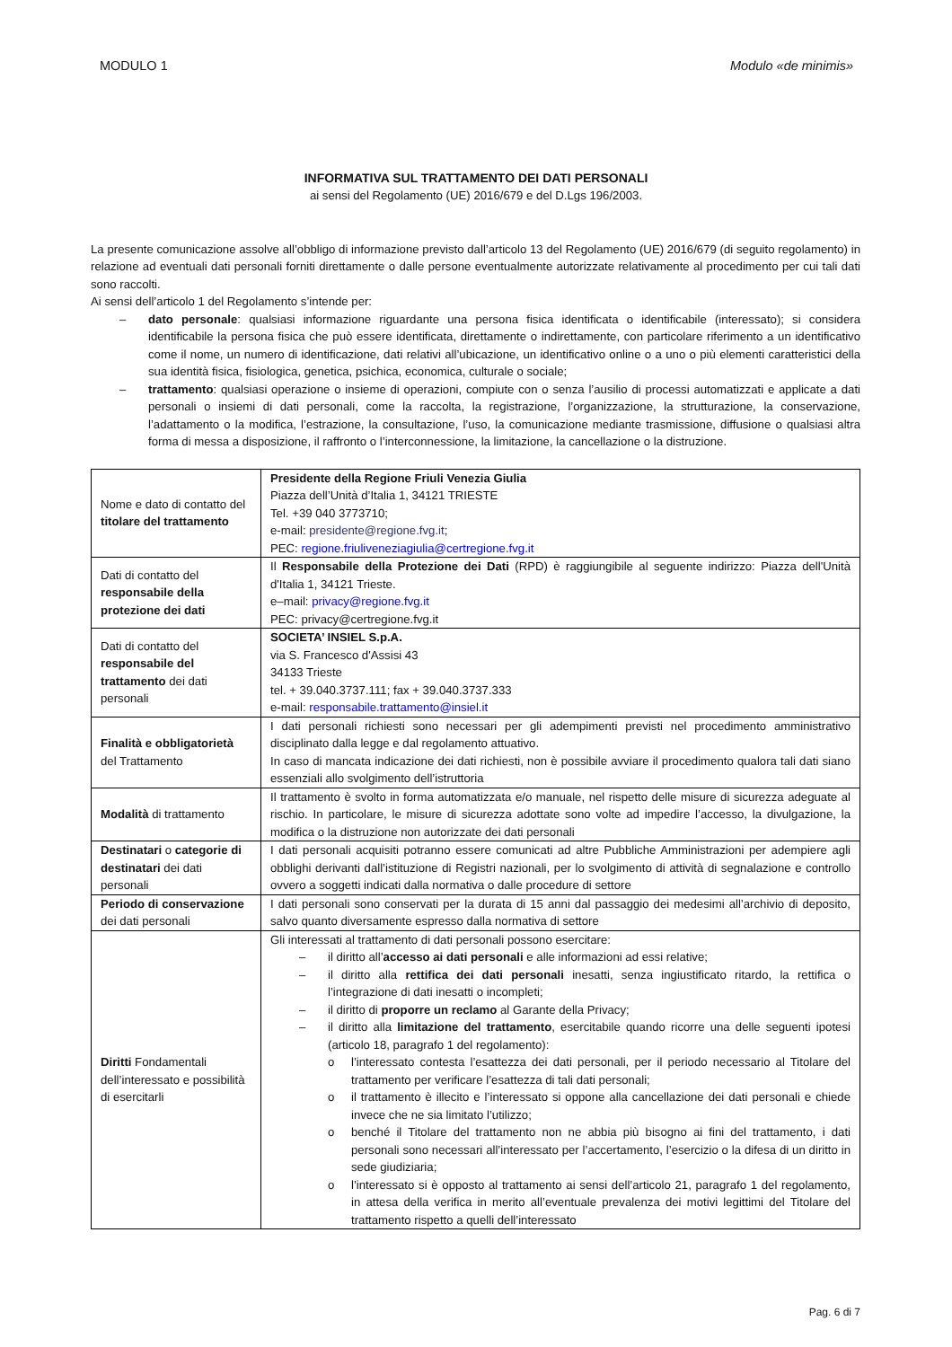MODULO 1 Modulo «de minimis»
INFORMATIVA SUL TRATTAMENTO DEI DATI PERSONALI
ai sensi del Regolamento (UE) 2016/679 e del D.Lgs 196/2003.
La presente comunicazione assolve all’obbligo di informazione previsto dall’articolo 13 del Regolamento (UE) 2016/679 (di seguito regolamento) in relazione ad eventuali dati personali forniti direttamente o dalle persone eventualmente autorizzate relativamente al procedimento per cui tali dati sono raccolti.
Ai sensi dell’articolo 1 del Regolamento s’intende per:
– dato personale: qualsiasi informazione riguardante una persona fisica identificata o identificabile (interessato); si considera identificabile la persona fisica che può essere identificata, direttamente o indirettamente, con particolare riferimento a un identificativo come il nome, un numero di identificazione, dati relativi all’ubicazione, un identificativo online o a uno o più elementi caratteristici della sua identità fisica, fisiologica, genetica, psichica, economica, culturale o sociale;
– trattamento: qualsiasi operazione o insieme di operazioni, compiute con o senza l’ausilio di processi automatizzati e applicate a dati personali o insiemi di dati personali, come la raccolta, la registrazione, l’organizzazione, la strutturazione, la conservazione, l’adattamento o la modifica, l’estrazione, la consultazione, l’uso, la comunicazione mediante trasmissione, diffusione o qualsiasi altra forma di messa a disposizione, il raffronto o l’interconnessione, la limitazione, la cancellazione o la distruzione.
| Nome e dato di contatto del titolare del trattamento | Presidente della Regione Friuli Venezia Giulia Piazza dell’Unità d’Italia 1, 34121 TRIESTE Tel. +39 040 3773710; e-mail: presidente@regione.fvg.it ; PEC: regione.friuliveneziagiulia@certregione.fvg.it |
| Dati di contatto del responsabile della protezione dei dati | Il Responsabile della Protezione dei Dati (RPD) è raggiungibile al seguente indirizzo: Piazza dell'Unità d'Italia 1, 34121 Trieste. e–mail: privacy@regione.fvg.it PEC: privacy@certregione.fvg.it |
| Dati di contatto del responsabile del trattamento dei dati personali | SOCIETA’ INSIEL S.p.A. via S. Francesco d'Assisi 43 34133 Trieste tel. + 39.040.3737.111; fax + 39.040.3737.333 e-mail: responsabile.trattamento@insiel.it |
| Finalità e obbligatorietà del Trattamento | I dati personali richiesti sono necessari per gli adempimenti previsti nel procedimento amministrativo disciplinato dalla legge e dal regolamento attuativo. In caso di mancata indicazione dei dati richiesti, non è possibile avviare il procedimento qualora tali dati siano essenziali allo svolgimento dell’istruttoria |
| Modalità di trattamento | Il trattamento è svolto in forma automatizzata e/o manuale, nel rispetto delle misure di sicurezza adeguate al rischio. In particolare, le misure di sicurezza adottate sono volte ad impedire l’accesso, la divulgazione, la modifica o la distruzione non autorizzate dei dati personali |
| Destinatari o categorie di destinatari dei dati personali | I dati personali acquisiti potranno essere comunicati ad altre Pubbliche Amministrazioni per adempiere agli obblighi derivanti dall’istituzione di Registri nazionali, per lo svolgimento di attività di segnalazione e controllo ovvero a soggetti indicati dalla normativa o dalle procedure di settore |
| Periodo di conservazione dei dati personali | I dati personali sono conservati per la durata di 15 anni dal passaggio dei medesimi all’archivio di deposito, salvo quanto diversamente espresso dalla normativa di settore |
| Diritti Fondamentali dell’interessato e possibilità di esercitarli | Gli interessati al trattamento di dati personali possono esercitare: – il diritto all’ accesso ai dati personali e alle informazioni ad essi relative; – il diritto alla rettifica dei dati personali inesatti, senza ingiustificato ritardo, la rettifica o l’integrazione di dati inesatti o incompleti; – il diritto di proporre un reclamo al Garante della Privacy; – il diritto alla limitazione del trattamento , esercitabile quando ricorre una delle seguenti ipotesi (articolo 18, paragrafo 1 del regolamento): o l’interessato contesta l’esattezza dei dati personali, per il periodo necessario al Titolare del trattamento per verificare l’esattezza di tali dati personali; o il trattamento è illecito e l’interessato si oppone alla cancellazione dei dati personali e chiede invece che ne sia limitato l’utilizzo; o benché il Titolare del trattamento non ne abbia più bisogno ai fini del trattamento, i dati personali sono necessari all’interessato per l’accertamento, l’esercizio o la difesa di un diritto in sede giudiziaria; o l’interessato si è opposto al trattamento ai sensi dell’articolo 21, paragrafo 1 del regolamento, in attesa della verifica in merito all’eventuale prevalenza dei motivi legittimi del Titolare del trattamento rispetto a quelli dell’interessato |
Pag. 6 di 7